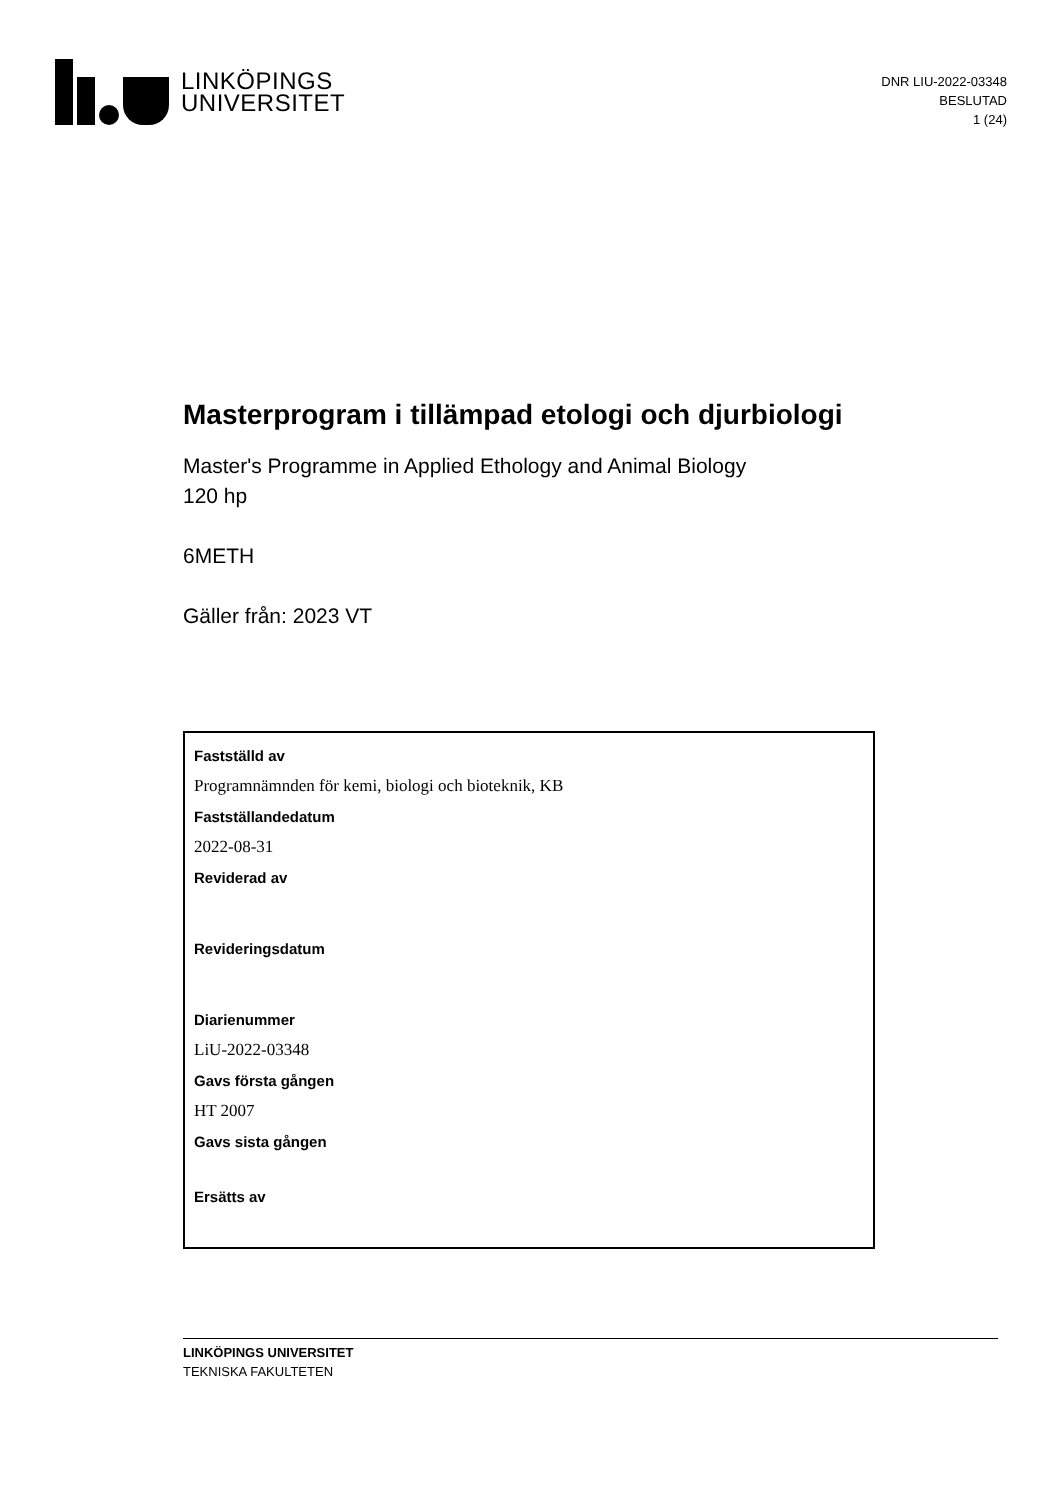LINKÖPINGS
UNIVERSITET
DNR LIU-2022-03348
BESLUTAD
1 (24)
Masterprogram i tillämpad etologi och djurbiologi
Master's Programme in Applied Ethology and Animal Biology
120 hp
6METH
Gäller från: 2023 VT
Fastställd av
Programnämnden för kemi, biologi och bioteknik, KB
Fastställandedatum
2022-08-31
Reviderad av
Revideringsdatum
Diarienummer
LiU-2022-03348
Gavs första gången
HT 2007
Gavs sista gången
Ersätts av
LINKÖPINGS UNIVERSITET
TEKNISKA FAKULTETEN